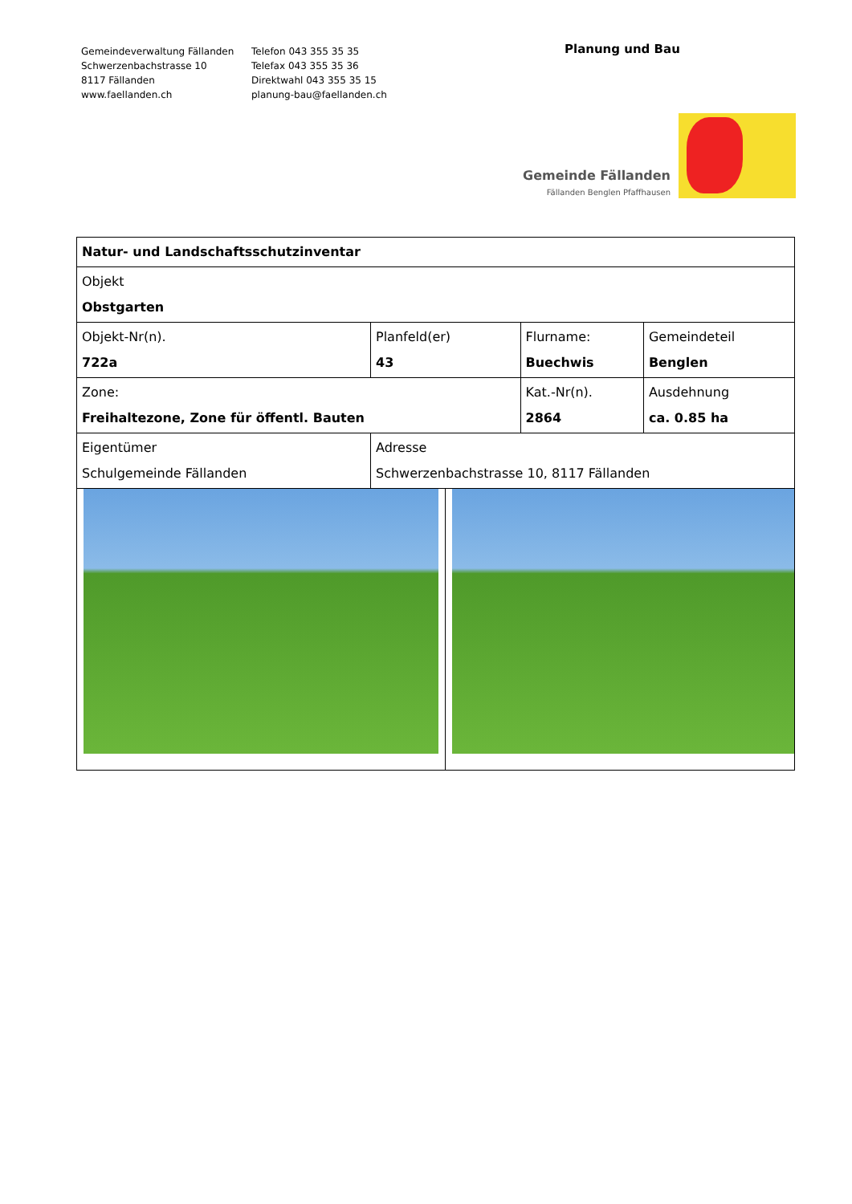Gemeindeverwaltung Fällanden
Schwerzenbachstrasse 10
8117 Fällanden
www.faellanden.ch
Telefon 043 355 35 35
Telefax 043 355 35 36
Direktwahl 043 355 35 15
planung-bau@faellanden.ch
Planung und Bau
Gemeinde Fällanden
Fällanden Benglen Pfaffhausen
| Natur- und Landschaftsschutzinventar | | | | | |
| Objekt Obstgarten | | | | | |
| Objekt-Nr(n). 722a | | Planfeld(er) 43 | | Flurname: Buechwis | Gemeindeteil Benglen |
| Zone: Freihaltezone, Zone für öffentl. Bauten | | | | Kat.-Nr(n). 2864 | Ausdehnung ca. 0.85 ha |
| Eigentümer Schulgemeinde Fällanden | Adresse Schwerzenbachstrasse 10, 8117 Fällanden | | | | |